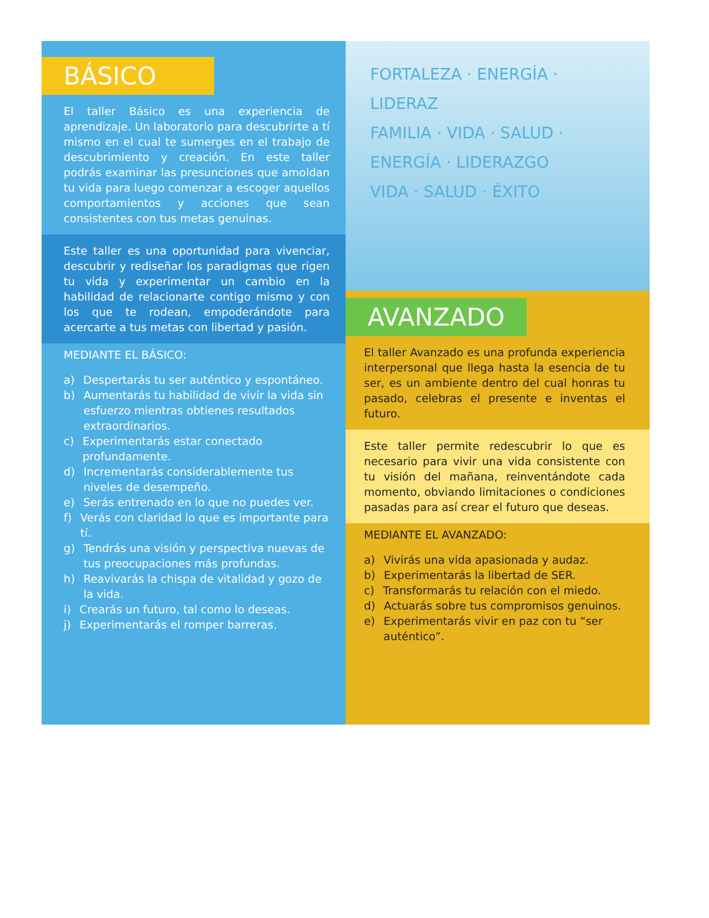BÁSICO
El taller Básico es una experiencia de aprendizaje. Un laboratorio para descubrirte a tí mismo en el cual te sumerges en el trabajo de descubrimiento y creación. En este taller podrás examinar las presunciones que amoldan tu vida para luego comenzar a escoger aquellos comportamientos y acciones que sean consistentes con tus metas genuinas.
Este taller es una oportunidad para vivenciar, descubrir y rediseñar los paradigmas que rigen tu vida y experimentar un cambio en la habilidad de relacionarte contigo mismo y con los que te rodean, empoderándote para acercarte a tus metas con libertad y pasión.
MEDIANTE EL BÁSICO:
a) Despertarás tu ser auténtico y espontáneo.
b) Aumentarás tu habilidad de vivir la vida sin esfuerzo mientras obtienes resultados extraordinarios.
c) Experimentarás estar conectado profundamente.
d) Incrementarás considerablemente tus niveles de desempeño.
e) Serás entrenado en lo que no puedes ver.
f) Verás con claridad lo que es importante para tí.
g) Tendrás una visión y perspectiva nuevas de tus preocupaciones más profundas.
h) Reavivarás la chispa de vitalidad y gozo de la vida.
i) Crearás un futuro, tal como lo deseas.
j) Experimentarás el romper barreras.
FORTALEZA · ENERGÍA · LIDERAZ
FAMILIA · VIDA · SALUD ·
ENERGÍA · LIDERAZGO
VIDA · SALUD · ÉXITO
AVANZADO
El taller Avanzado es una profunda experiencia interpersonal que llega hasta la esencia de tu ser, es un ambiente dentro del cual honras tu pasado, celebras el presente e inventas el futuro.
Este taller permite redescubrir lo que es necesario para vivir una vida consistente con tu visión del mañana, reinventándote cada momento, obviando limitaciones o condiciones pasadas para así crear el futuro que deseas.
MEDIANTE EL AVANZADO:
a) Vivirás una vida apasionada y audaz.
b) Experimentarás la libertad de SER.
c) Transformarás tu relación con el miedo.
d) Actuarás sobre tus compromisos genuinos.
e) Experimentarás vivir en paz con tu “ser auténtico”.